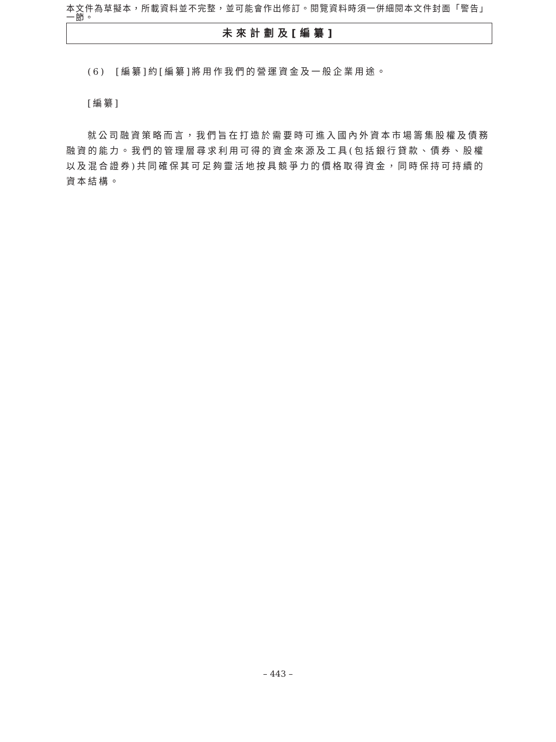本文件為草擬本，所載資料並不完整，並可能會作出修訂。閱覽資料時須一併細閱本文件封面「警告」一節。
未來計劃及[編纂]
(6) [編纂]約[編纂]將用作我們的營運資金及一般企業用途。
[編纂]
就公司融資策略而言，我們旨在打造於需要時可進入國內外資本市場籌集股權及債務融資的能力。我們的管理層尋求利用可得的資金來源及工具(包括銀行貸款、債券、股權以及混合證券)共同確保其可足夠靈活地按具競爭力的價格取得資金，同時保持可持續的資本結構。
– 443 –